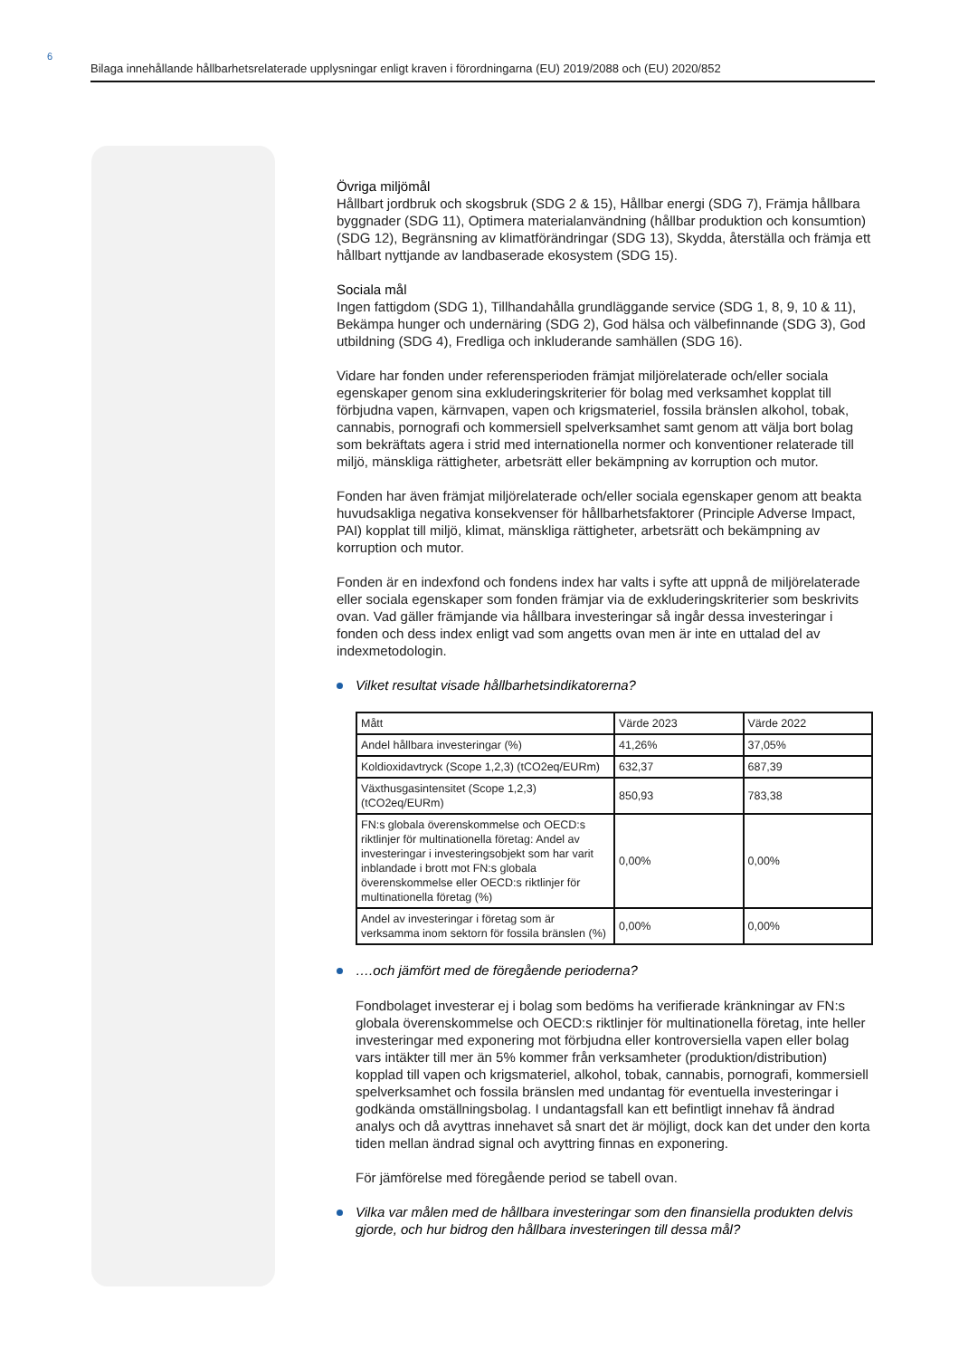6
Bilaga innehållande hållbarhetsrelaterade upplysningar enligt kraven i förordningarna (EU) 2019/2088 och (EU) 2020/852
Övriga miljömål
Hållbart jordbruk och skogsbruk (SDG 2 & 15), Hållbar energi (SDG 7), Främja hållbara byggnader (SDG 11), Optimera materialanvändning (hållbar produktion och konsumtion) (SDG 12), Begränsning av klimatförändringar (SDG 13), Skydda, återställa och främja ett hållbart nyttjande av landbaserade ekosystem (SDG 15).
Sociala mål
Ingen fattigdom (SDG 1), Tillhandahålla grundläggande service (SDG 1, 8, 9, 10 & 11), Bekämpa hunger och undernäring (SDG 2), God hälsa och välbefinnande (SDG 3), God utbildning (SDG 4), Fredliga och inkluderande samhällen (SDG 16).
Vidare har fonden under referensperioden främjat miljörelaterade och/eller sociala egenskaper genom sina exkluderingskriterier för bolag med verksamhet kopplat till förbjudna vapen, kärnvapen, vapen och krigsmateriel, fossila bränslen alkohol, tobak, cannabis, pornografi och kommersiell spelverksamhet samt genom att välja bort bolag som bekräftats agera i strid med internationella normer och konventioner relaterade till miljö, mänskliga rättigheter, arbetsrätt eller bekämpning av korruption och mutor.
Fonden har även främjat miljörelaterade och/eller sociala egenskaper genom att beakta huvudsakliga negativa konsekvenser för hållbarhetsfaktorer (Principle Adverse Impact, PAI) kopplat till miljö, klimat, mänskliga rättigheter, arbetsrätt och bekämpning av korruption och mutor.
Fonden är en indexfond och fondens index har valts i syfte att uppnå de miljörelaterade eller sociala egenskaper som fonden främjar via de exkluderingskriterier som beskrivits ovan. Vad gäller främjande via hållbara investeringar så ingår dessa investeringar i fonden och dess index enligt vad som angetts ovan men är inte en uttalad del av indexmetodologin.
Vilket resultat visade hållbarhetsindikatorerna?
| Mått | Värde 2023 | Värde 2022 |
| Andel hållbara investeringar (%) | 41,26% | 37,05% |
| Koldioxidavtryck (Scope 1,2,3) (tCO2eq/EURm) | 632,37 | 687,39 |
| Växthusgasintensitet (Scope 1,2,3) (tCO2eq/EURm) | 850,93 | 783,38 |
| FN:s globala överenskommelse och OECD:s riktlinjer för multinationella företag: Andel av investeringar i investeringsobjekt som har varit inblandade i brott mot FN:s globala överenskommelse eller OECD:s riktlinjer för multinationella företag (%) | 0,00% | 0,00% |
| Andel av investeringar i företag som är verksamma inom sektorn för fossila bränslen (%) | 0,00% | 0,00% |
….och jämfört med de föregående perioderna?
Fondbolaget investerar ej i bolag som bedöms ha verifierade kränkningar av FN:s globala överenskommelse och OECD:s riktlinjer för multinationella företag, inte heller investeringar med exponering mot förbjudna eller kontroversiella vapen eller bolag vars intäkter till mer än 5% kommer från verksamheter (produktion/distribution) kopplad till vapen och krigsmateriel, alkohol, tobak, cannabis, pornografi, kommersiell spelverksamhet och fossila bränslen med undantag för eventuella investeringar i godkända omställningsbolag. I undantagsfall kan ett befintligt innehav få ändrad analys och då avyttras innehavet så snart det är möjligt, dock kan det under den korta tiden mellan ändrad signal och avyttring finnas en exponering.
För jämförelse med föregående period se tabell ovan.
Vilka var målen med de hållbara investeringar som den finansiella produkten delvis gjorde, och hur bidrog den hållbara investeringen till dessa mål?